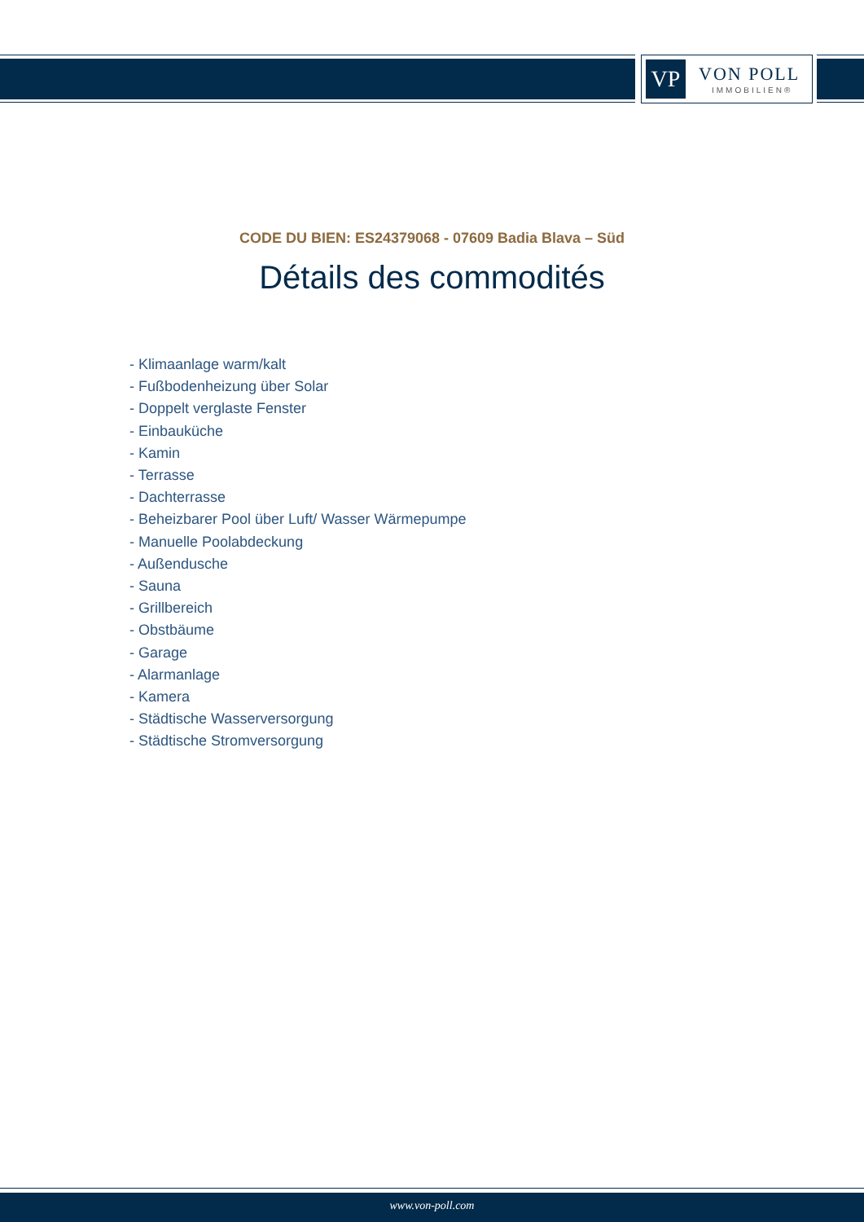VP VON POLL
IMMOBILIEN®
CODE DU BIEN: ES24379068 - 07609 Badia Blava – Süd
Détails des commodités
- Klimaanlage warm/kalt
- Fußbodenheizung über Solar
- Doppelt verglaste Fenster
- Einbauküche
- Kamin
- Terrasse
- Dachterrasse
- Beheizbarer Pool über Luft/ Wasser Wärmepumpe
- Manuelle Poolabdeckung
- Außendusche
- Sauna
- Grillbereich
- Obstbäume
- Garage
- Alarmanlage
- Kamera
- Städtische Wasserversorgung
- Städtische Stromversorgung
www.von-poll.com